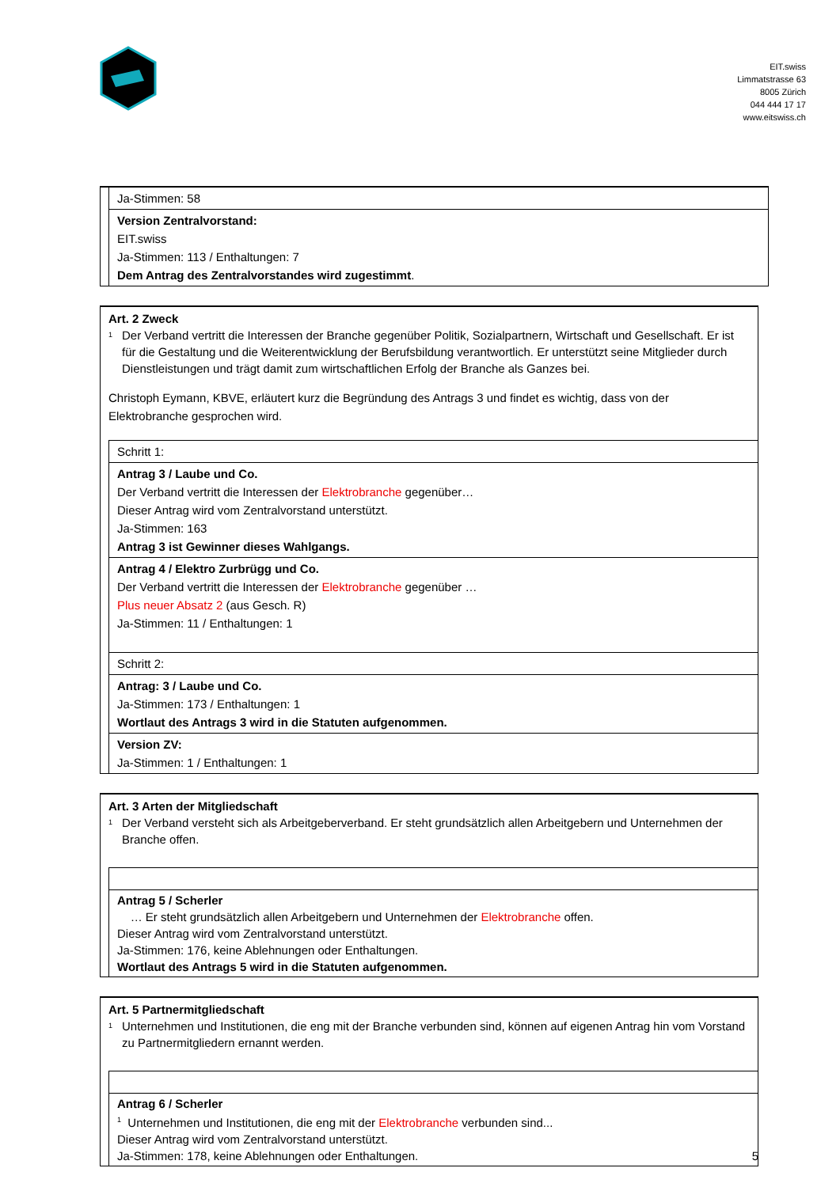EIT.swiss
Limmatstrasse 63
8005 Zürich
044 444 17 17
www.eitswiss.ch
Ja-Stimmen: 58
Version Zentralvorstand:
EIT.swiss
Ja-Stimmen: 113 / Enthaltungen: 7
Dem Antrag des Zentralvorstandes wird zugestimmt.
Art. 2 Zweck
<sup>1</sup> Der Verband vertritt die Interessen der Branche gegenüber Politik, Sozialpartnern, Wirtschaft und Gesellschaft. Er ist für die Gestaltung und die Weiterentwicklung der Berufsbildung verantwortlich. Er unterstützt seine Mitglieder durch Dienstleistungen und trägt damit zum wirtschaftlichen Erfolg der Branche als Ganzes bei.
Christoph Eymann, KBVE, erläutert kurz die Begründung des Antrags 3 und findet es wichtig, dass von der Elektrobranche gesprochen wird.
Schritt 1:
Antrag 3 / Laube und Co.
Der Verband vertritt die Interessen der Elektrobranche gegenüber…
Dieser Antrag wird vom Zentralvorstand unterstützt.
Ja-Stimmen: 163
Antrag 3 ist Gewinner dieses Wahlgangs.
Antrag 4 / Elektro Zurbrügg und Co.
Der Verband vertritt die Interessen der Elektrobranche gegenüber …
Plus neuer Absatz 2 (aus Gesch. R)
Ja-Stimmen: 11 / Enthaltungen: 1
Schritt 2:
Antrag: 3 / Laube und Co.
Ja-Stimmen: 173 / Enthaltungen: 1
Wortlaut des Antrags 3 wird in die Statuten aufgenommen.
Version ZV:
Ja-Stimmen: 1 / Enthaltungen: 1
Art. 3 Arten der Mitgliedschaft
<sup>1</sup> Der Verband versteht sich als Arbeitgeberverband. Er steht grundsätzlich allen Arbeitgebern und Unternehmen der Branche offen.
Antrag 5 / Scherler
… Er steht grundsätzlich allen Arbeitgebern und Unternehmen der Elektrobranche offen.
Dieser Antrag wird vom Zentralvorstand unterstützt.
Ja-Stimmen: 176, keine Ablehnungen oder Enthaltungen.
Wortlaut des Antrags 5 wird in die Statuten aufgenommen.
Art. 5 Partnermitgliedschaft
<sup>1</sup> Unternehmen und Institutionen, die eng mit der Branche verbunden sind, können auf eigenen Antrag hin vom Vorstand zu Partnermitgliedern ernannt werden.
Antrag 6 / Scherler
<sup>1</sup> Unternehmen und Institutionen, die eng mit der Elektrobranche verbunden sind...
Dieser Antrag wird vom Zentralvorstand unterstützt.
Ja-Stimmen: 178, keine Ablehnungen oder Enthaltungen.
5